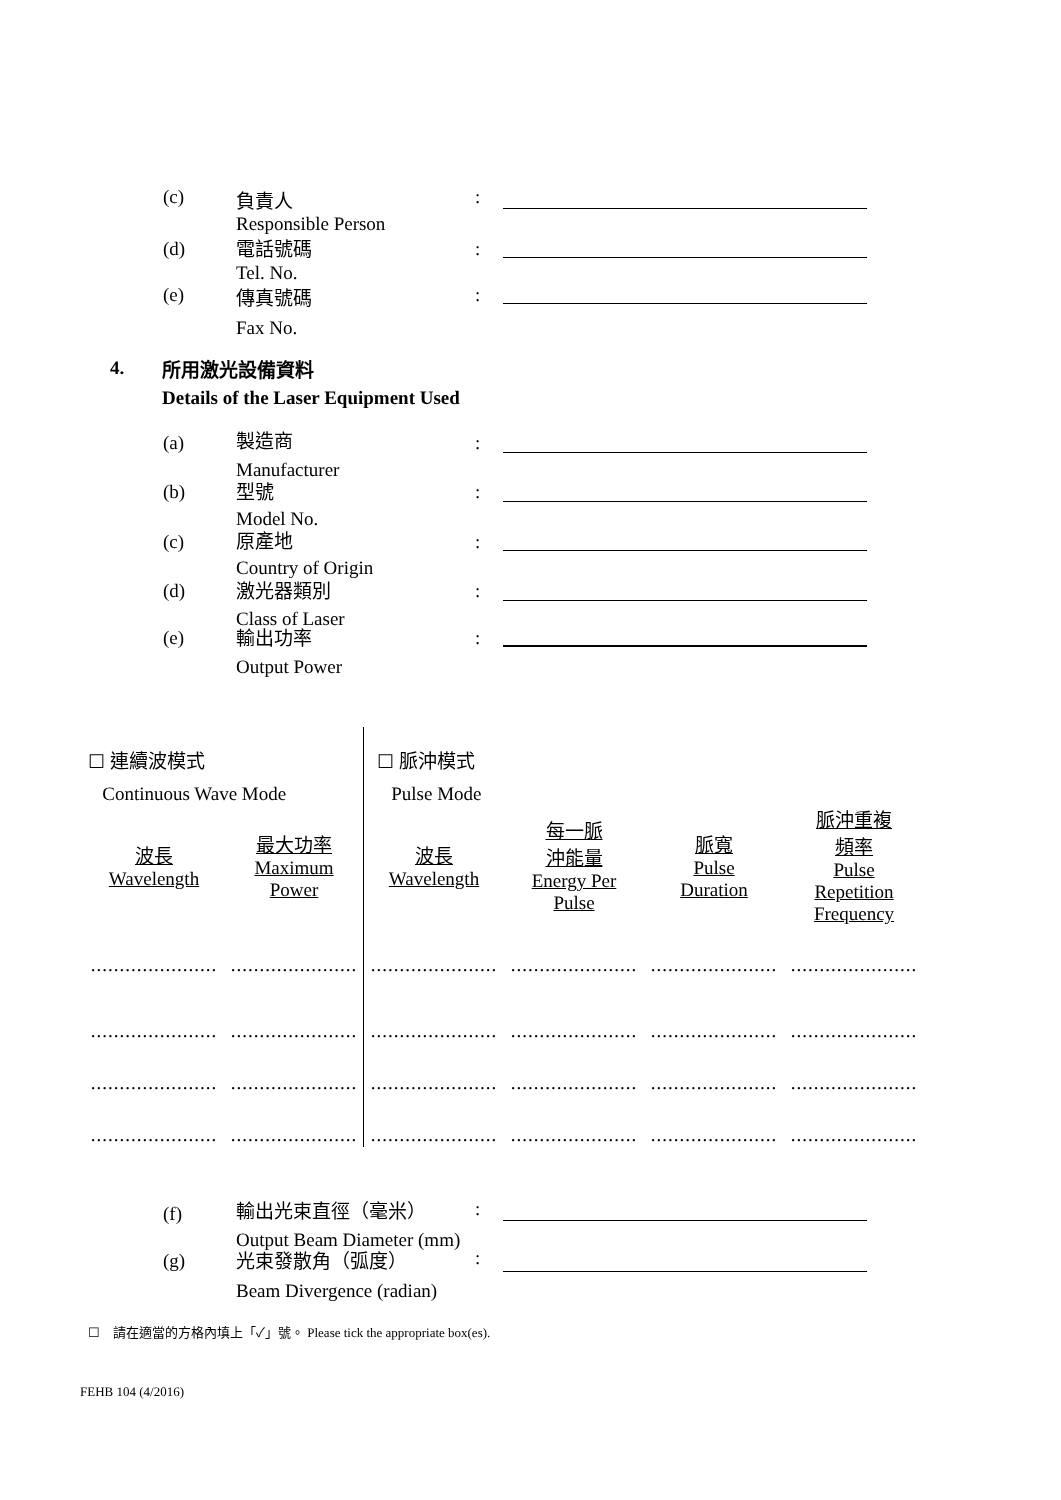(c)
負責人
Responsible Person
:
(d)
電話號碼
Tel. No.
:
(e)
傳真號碼
Fax No.
:
4.
所用激光設備資料
Details of the Laser Equipment Used
(a)
製造商
Manufacturer
:
(b)
型號
Model No.
:
(c)
原產地
Country of Origin
:
(d)
激光器類別
Class of Laser
:
(e)
輸出功率
Output Power
:
☐ 連續波模式
Continuous Wave Mode
☐ 脈沖模式
Pulse Mode
| 波長 Wavelength | 最大功率 Maximum Power | 波長 Wavelength | 每一脈 沖能量 Energy Per Pulse | 脈寬 Pulse Duration | 脈沖重複 頻率 Pulse Repetition Frequency |
| ...................... | ...................... | ...................... | ...................... | ...................... | ...................... |
| ...................... | ...................... | ...................... | ...................... | ...................... | ...................... |
| ...................... | ...................... | ...................... | ...................... | ...................... | ...................... |
| ...................... | ...................... | ...................... | ...................... | ...................... | ...................... |
(f)
輸出光束直徑（毫米）
Output Beam Diameter (mm)
:
(g)
光束發散角（弧度）
Beam Divergence (radian)
:
☐ 請在適當的方格內填上「✓」號。 Please tick the appropriate box(es).
FEHB 104 (4/2016)